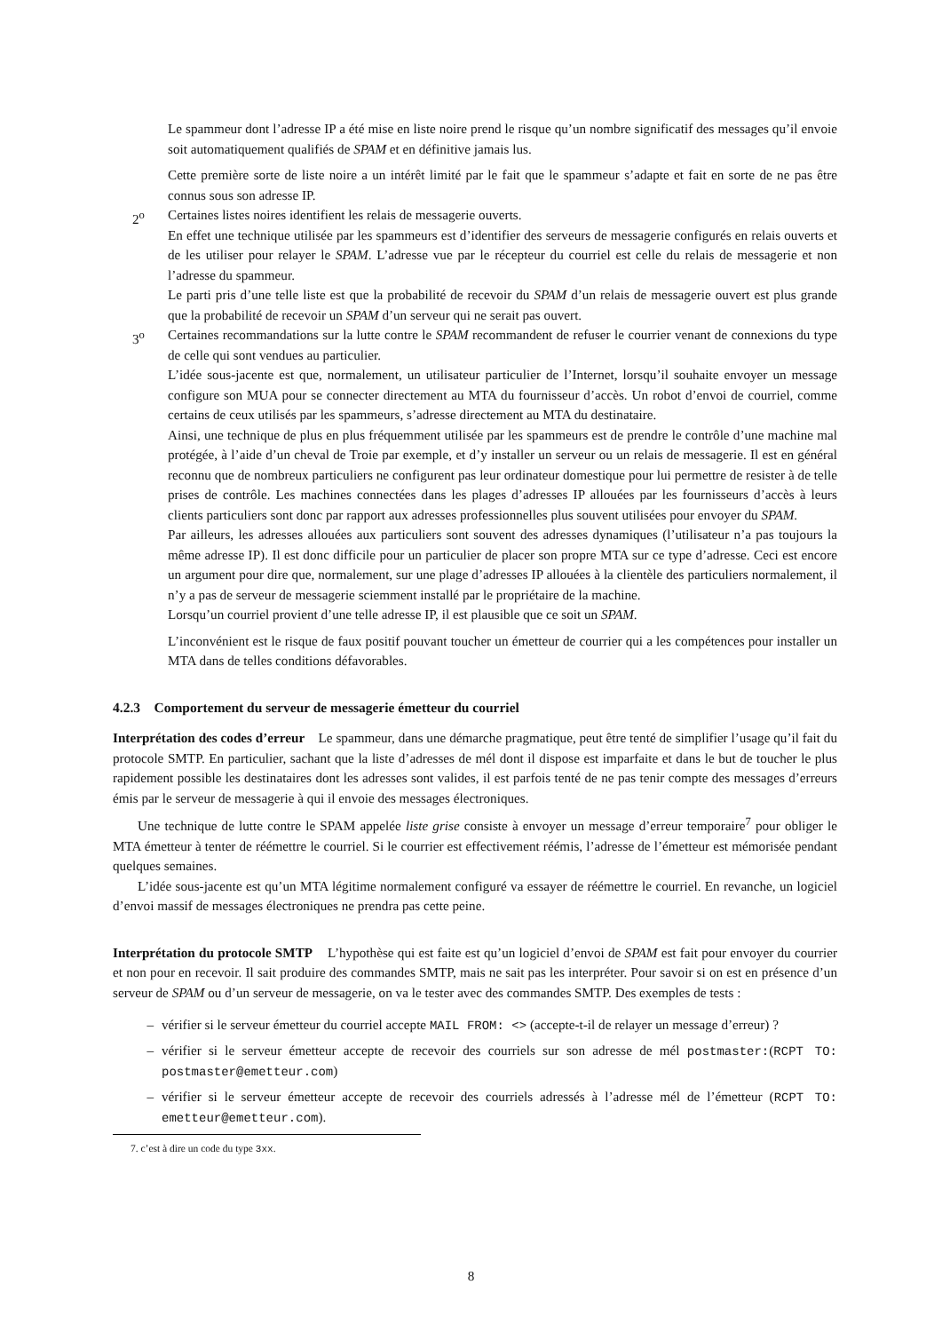Le spammeur dont l’adresse IP a été mise en liste noire prend le risque qu’un nombre significatif des messages qu’il envoie soit automatiquement qualifiés de SPAM et en définitive jamais lus.
Cette première sorte de liste noire a un intérêt limité par le fait que le spammeur s’adapte et fait en sorte de ne pas être connus sous son adresse IP.
2<sup>o</sup> Certaines listes noires identifient les relais de messagerie ouverts.
En effet une technique utilisée par les spammeurs est d’identifier des serveurs de messagerie configurés en relais ouverts et de les utiliser pour relayer le SPAM. L’adresse vue par le récepteur du courriel est celle du relais de messagerie et non l’adresse du spammeur.
Le parti pris d’une telle liste est que la probabilité de recevoir du SPAM d’un relais de messagerie ouvert est plus grande que la probabilité de recevoir un SPAM d’un serveur qui ne serait pas ouvert.
3<sup>o</sup> Certaines recommandations sur la lutte contre le SPAM recommandent de refuser le courrier venant de connexions du type de celle qui sont vendues au particulier.
L’idée sous-jacente est que, normalement, un utilisateur particulier de l’Internet, lorsqu’il souhaite envoyer un message configure son MUA pour se connecter directement au MTA du fournisseur d’accès. Un robot d’envoi de courriel, comme certains de ceux utilisés par les spammeurs, s’adresse directement au MTA du destinataire.
Ainsi, une technique de plus en plus fréquemment utilisée par les spammeurs est de prendre le contrôle d’une machine mal protégée, à l’aide d’un cheval de Troie par exemple, et d’y installer un serveur ou un relais de messagerie. Il est en général reconnu que de nombreux particuliers ne configurent pas leur ordinateur domestique pour lui permettre de resister à de telle prises de contrôle. Les machines connectées dans les plages d’adresses IP allouées par les fournisseurs d’accès à leurs clients particuliers sont donc par rapport aux adresses professionnelles plus souvent utilisées pour envoyer du SPAM.
Par ailleurs, les adresses allouées aux particuliers sont souvent des adresses dynamiques (l’utilisateur n’a pas toujours la même adresse IP). Il est donc difficile pour un particulier de placer son propre MTA sur ce type d’adresse. Ceci est encore un argument pour dire que, normalement, sur une plage d’adresses IP allouées à la clientèle des particuliers normalement, il n’y a pas de serveur de messagerie sciemment installé par le propriétaire de la machine.
Lorsqu’un courriel provient d’une telle adresse IP, il est plausible que ce soit un SPAM.
L’inconvénient est le risque de faux positif pouvant toucher un émetteur de courrier qui a les compétences pour installer un MTA dans de telles conditions défavorables.
4.2.3 Comportement du serveur de messagerie émetteur du courriel
Interprétation des codes d’erreur Le spammeur, dans une démarche pragmatique, peut être tenté de simplifier l’usage qu’il fait du protocole SMTP. En particulier, sachant que la liste d’adresses de mél dont il dispose est imparfaite et dans le but de toucher le plus rapidement possible les destinataires dont les adresses sont valides, il est parfois tenté de ne pas tenir compte des messages d’erreurs émis par le serveur de messagerie à qui il envoie des messages électroniques.
Une technique de lutte contre le SPAM appelée liste grise consiste à envoyer un message d’erreur temporaire<sup>7</sup> pour obliger le MTA émetteur à tenter de réémettre le courriel. Si le courrier est effectivement réémis, l’adresse de l’émetteur est mémorisée pendant quelques semaines.
L’idée sous-jacente est qu’un MTA légitime normalement configuré va essayer de réémettre le courriel. En revanche, un logiciel d’envoi massif de messages électroniques ne prendra pas cette peine.
Interprétation du protocole SMTP L’hypothèse qui est faite est qu’un logiciel d’envoi de SPAM est fait pour envoyer du courrier et non pour en recevoir. Il sait produire des commandes SMTP, mais ne sait pas les interpréter. Pour savoir si on est en présence d’un serveur de SPAM ou d’un serveur de messagerie, on va le tester avec des commandes SMTP. Des exemples de tests :
– vérifier si le serveur émetteur du courriel accepte MAIL FROM: <> (accepte-t-il de relayer un message d’erreur) ?
– vérifier si le serveur émetteur accepte de recevoir des courriels sur son adresse de mél postmaster:(RCPT TO: postmaster@emetteur.com)
– vérifier si le serveur émetteur accepte de recevoir des courriels adressés à l’adresse mél de l’émetteur (RCPT TO: emetteur@emetteur.com).
7. c’est à dire un code du type 3xx.
8